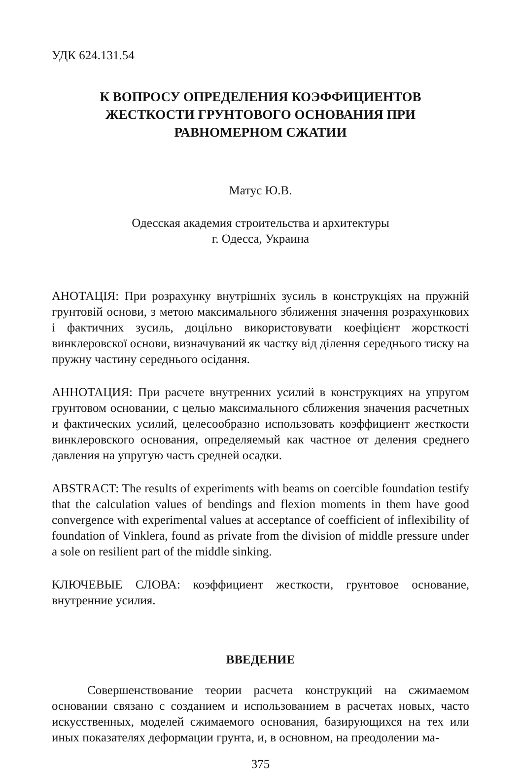УДК 624.131.54
К ВОПРОСУ ОПРЕДЕЛЕНИЯ КОЭФФИЦИЕНТОВ ЖЕСТКОСТИ ГРУНТОВОГО ОСНОВАНИЯ ПРИ РАВНОМЕРНОМ СЖАТИИ
Матус Ю.В.
Одесская академия строительства и архитектуры
г. Одесса, Украина
АНОТАЦІЯ: При розрахунку внутрішніх зусиль в конструкціях на пружній грунтовій основи, з метою максимального зближення значення розрахункових і фактичних зусиль, доцільно використовувати коефіцієнт жорсткості винклеровскої основи, визначуваний як частку від ділення середнього тиску на пружну частину середнього осідання.
АННОТАЦИЯ: При расчете внутренних усилий в конструкциях на упругом грунтовом основании, с целью максимального сближения значения расчетных и фактических усилий, целесообразно использовать коэффициент жесткости винклеровского основания, определяемый как частное от деления среднего давления на упругую часть средней осадки.
ABSTRACT: The results of experiments with beams on coercible foundation testify that the calculation values of bendings and flexion moments in them have good convergence with experimental values at acceptance of coefficient of inflexibility of foundation of Vinklera, found as private from the division of middle pressure under a sole on resilient part of the middle sinking.
КЛЮЧЕВЫЕ СЛОВА: коэффициент жесткости, грунтовое основание, внутренние усилия.
ВВЕДЕНИЕ
Совершенствование теории расчета конструкций на сжимаемом основании связано с созданием и использованием в расчетах новых, часто искусственных, моделей сжимаемого основания, базирующихся на тех или иных показателях деформации грунта, и, в основном, на преодолении ма-
375